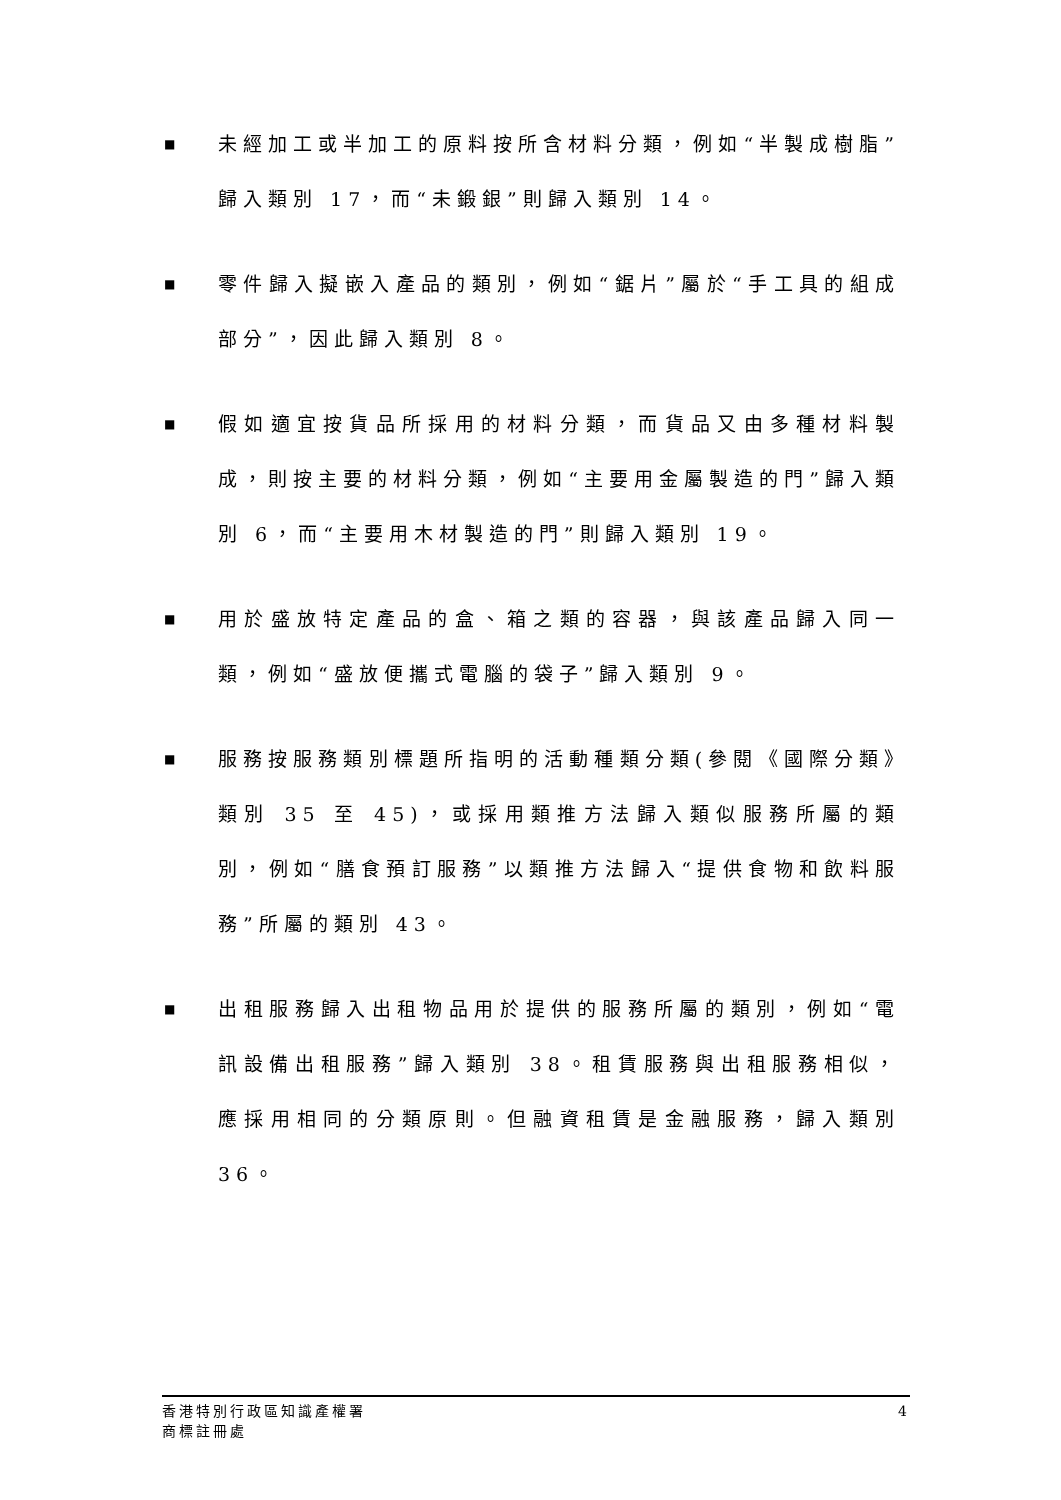■ 未經加工或半加工的原料按所含材料分類，例如“半製成樹脂”歸入類別 17，而“未鍛銀”則歸入類別 14。
■ 零件歸入擬嵌入產品的類別，例如“鋸片”屬於“手工具的組成部分”，因此歸入類別 8。
■ 假如適宜按貨品所採用的材料分類，而貨品又由多種材料製成，則按主要的材料分類，例如“主要用金屬製造的門”歸入類別 6，而“主要用木材製造的門”則歸入類別 19。
■ 用於盛放特定產品的盒、箱之類的容器，與該產品歸入同一類，例如“盛放便攜式電腦的袋子”歸入類別 9。
■ 服務按服務類別標題所指明的活動種類分類(參閱《國際分類》類別 35 至 45)，或採用類推方法歸入類似服務所屬的類別，例如“膳食預訂服務”以類推方法歸入“提供食物和飲料服務”所屬的類別 43。
■ 出租服務歸入出租物品用於提供的服務所屬的類別，例如“電訊設備出租服務”歸入類別 38。租賃服務與出租服務相似，應採用相同的分類原則。但融資租賃是金融服務，歸入類別 36。
香港特別行政區知識產權署
商標註冊處
4